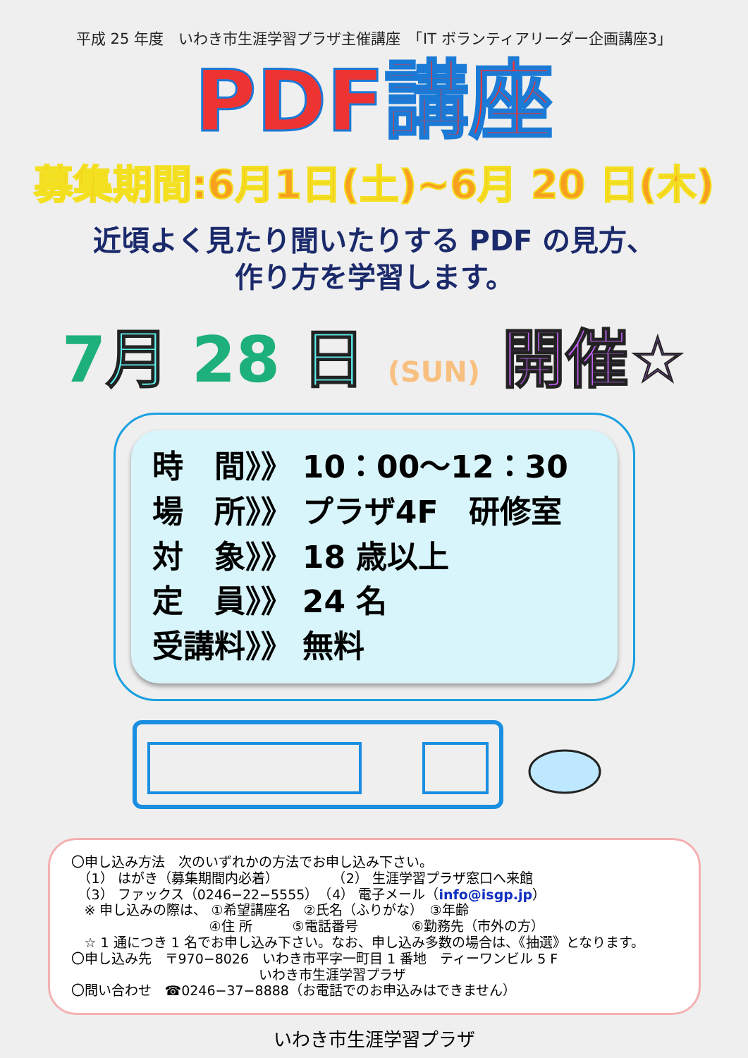平成 25 年度　いわき市生涯学習プラザ主催講座　「IT ボランティアリーダー企画講座3」
PDF講座
募集期間:6月1日(土)~6月 20 日(木)
近頃よく見たり聞いたりする PDF の見方、
作り方を学習します。
7 月 28 日 (SUN) 開催☆
時　間》》 10：00～12：30
場　所》》 プラザ4F　研修室
対　象》》 18 歳以上
定　員》》 24 名
受講料》》 無料
〇申し込み方法　次のいずれかの方法でお申し込み下さい。
　（1） はがき（募集期間内必着）　　　　　（2） 生涯学習プラザ窓口へ来館
　（3） ファックス（0246−22−5555）　（4） 電子メール（info@isgp.jp）
　※ 申し込みの際は、 ①希望講座名　②氏名（ふりがな）　③年齢
　　　　　　　　　　 ④住 所　　　⑤電話番号　　　　⑥勤務先（市外の方）
　☆ 1 通につき 1 名でお申し込み下さい。なお、申し込み多数の場合は、《抽選》となります。
〇申し込み先　〒970−8026　いわき市平字一町目 1 番地　ティーワンビル 5 F
　　　　　　　　　　　　　　いわき市生涯学習プラザ
〇問い合わせ　☎0246−37−8888（お電話でのお申込みはできません）
いわき市生涯学習プラザ